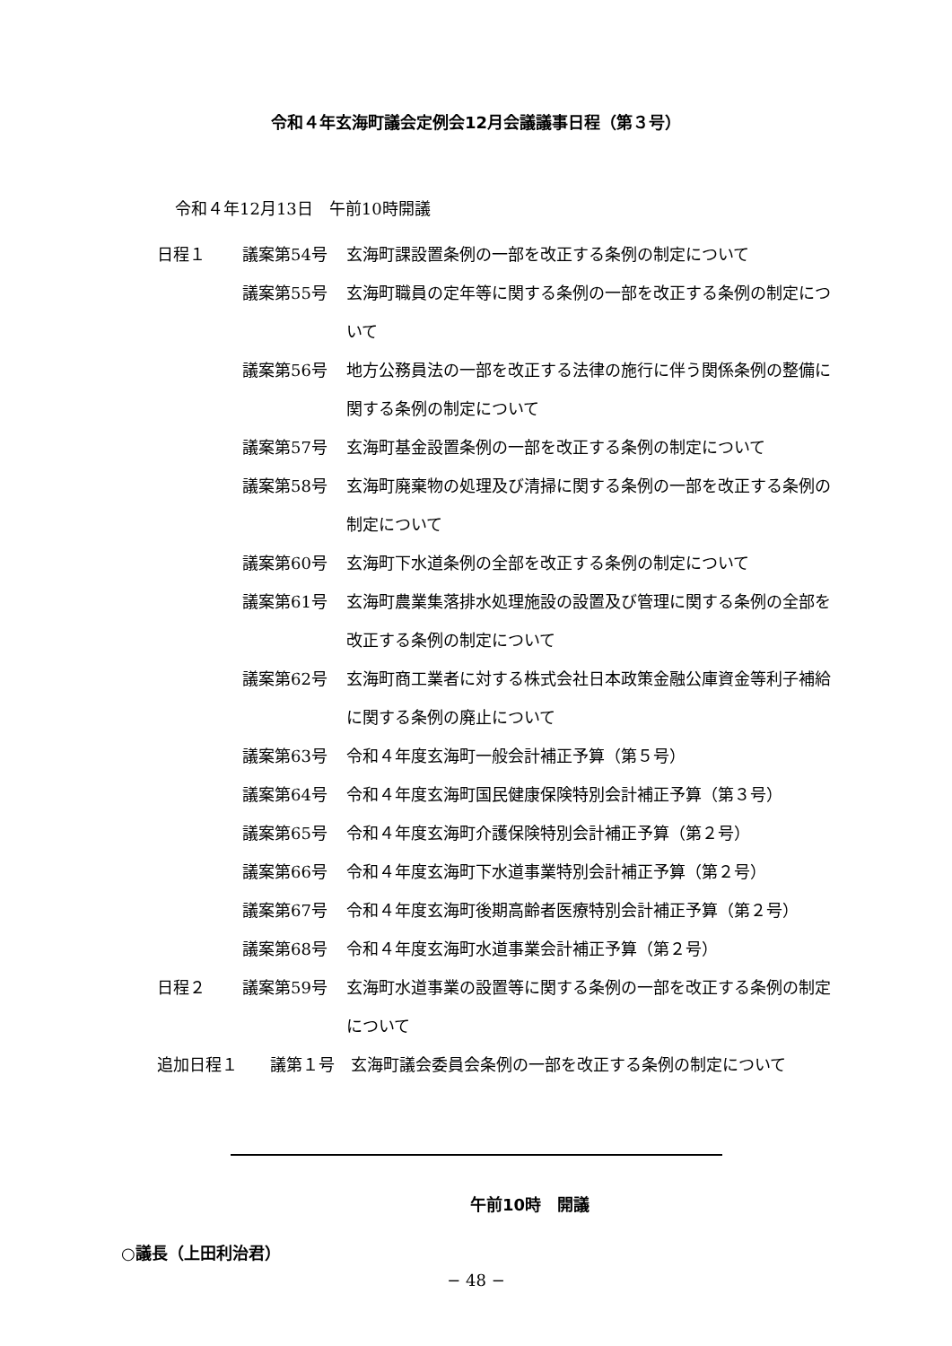令和４年玄海町議会定例会12月会議議事日程（第３号）
令和４年12月13日　午前10時開議
| 日程１ | 議案第54号 | 玄海町課設置条例の一部を改正する条例の制定について |
| | 議案第55号 | 玄海町職員の定年等に関する条例の一部を改正する条例の制定について |
| | 議案第56号 | 地方公務員法の一部を改正する法律の施行に伴う関係条例の整備に関する条例の制定について |
| | 議案第57号 | 玄海町基金設置条例の一部を改正する条例の制定について |
| | 議案第58号 | 玄海町廃棄物の処理及び清掃に関する条例の一部を改正する条例の制定について |
| | 議案第60号 | 玄海町下水道条例の全部を改正する条例の制定について |
| | 議案第61号 | 玄海町農業集落排水処理施設の設置及び管理に関する条例の全部を改正する条例の制定について |
| | 議案第62号 | 玄海町商工業者に対する株式会社日本政策金融公庫資金等利子補給に関する条例の廃止について |
| | 議案第63号 | 令和４年度玄海町一般会計補正予算（第５号） |
| | 議案第64号 | 令和４年度玄海町国民健康保険特別会計補正予算（第３号） |
| | 議案第65号 | 令和４年度玄海町介護保険特別会計補正予算（第２号） |
| | 議案第66号 | 令和４年度玄海町下水道事業特別会計補正予算（第２号） |
| | 議案第67号 | 令和４年度玄海町後期高齢者医療特別会計補正予算（第２号） |
| | 議案第68号 | 令和４年度玄海町水道事業会計補正予算（第２号） |
| 日程２ | 議案第59号 | 玄海町水道事業の設置等に関する条例の一部を改正する条例の制定について |
追加日程１　　議第１号　玄海町議会委員会条例の一部を改正する条例の制定について
午前10時　開議
○議長（上田利治君）
− 48 −